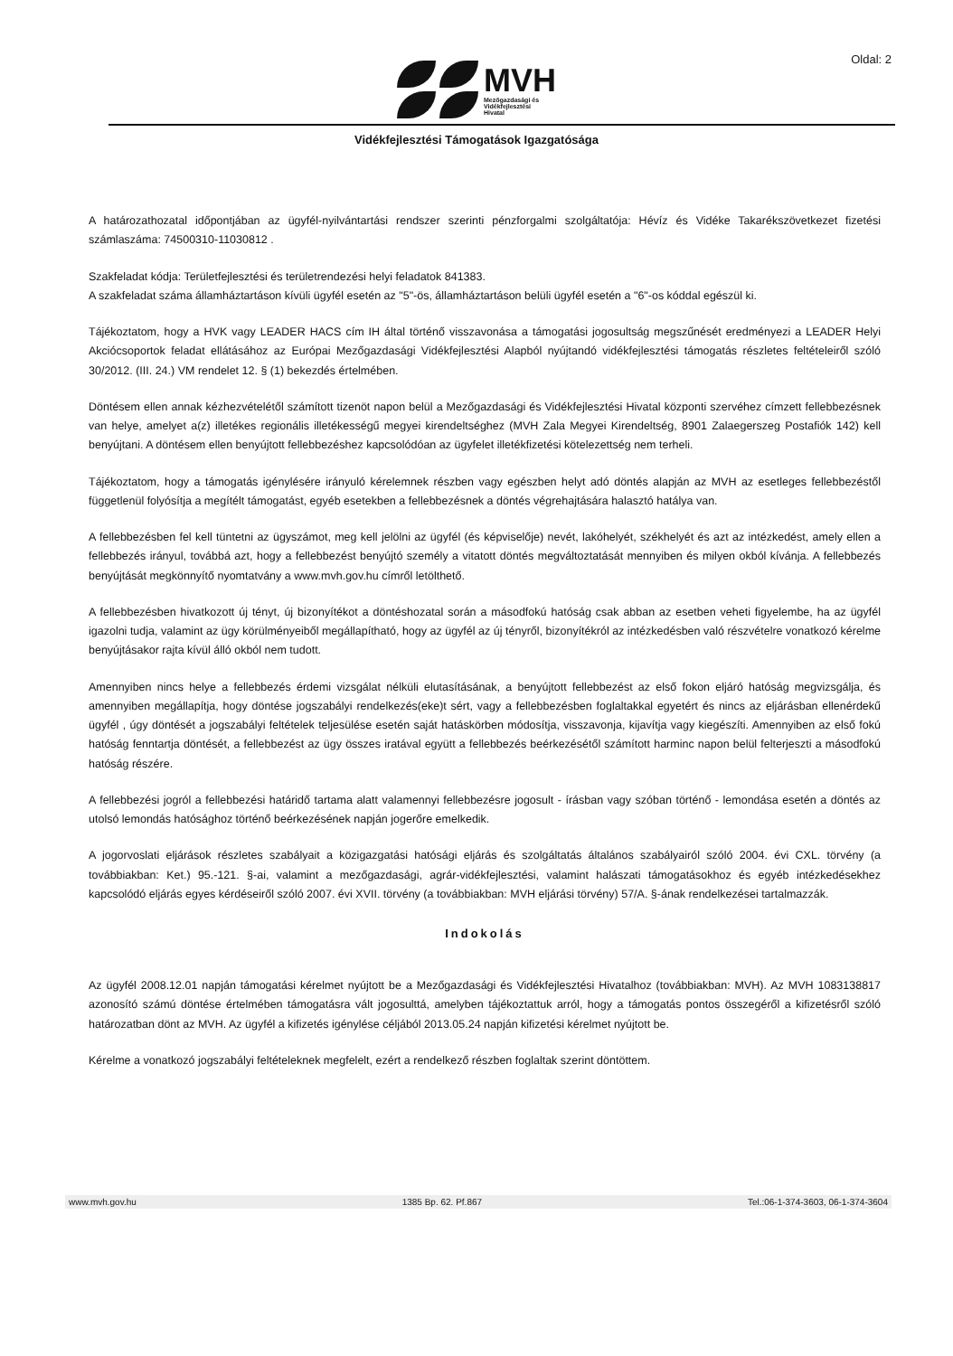Oldal: 2
MVH
Mezőgazdasági és
Vidékfejlesztési
Hivatal
Vidékfejlesztési Támogatások Igazgatósága
A határozathozatal időpontjában az ügyfél-nyilvántartási rendszer szerinti pénzforgalmi szolgáltatója: Hévíz és Vidéke Takarékszövetkezet fizetési számlaszáma: 74500310-11030812 .
Szakfeladat kódja: Területfejlesztési és területrendezési helyi feladatok 841383.
A szakfeladat száma államháztartáson kívüli ügyfél esetén az "5"-ös, államháztartáson belüli ügyfél esetén a "6"-os kóddal egészül ki.
Tájékoztatom, hogy a HVK vagy LEADER HACS cím IH által történő visszavonása a támogatási jogosultság megszűnését eredményezi a LEADER Helyi Akciócsoportok feladat ellátásához az Európai Mezőgazdasági Vidékfejlesztési Alapból nyújtandó vidékfejlesztési támogatás részletes feltételeiről szóló 30/2012. (III. 24.) VM rendelet 12. § (1) bekezdés értelmében.
Döntésem ellen annak kézhezvételétől számított tizenöt napon belül a Mezőgazdasági és Vidékfejlesztési Hivatal központi szervéhez címzett fellebbezésnek van helye, amelyet a(z) illetékes regionális illetékességű megyei kirendeltséghez (MVH Zala Megyei Kirendeltség, 8901 Zalaegerszeg Postafiók 142) kell benyújtani. A döntésem ellen benyújtott fellebbezéshez kapcsolódóan az ügyfelet illetékfizetési kötelezettség nem terheli.
Tájékoztatom, hogy a támogatás igénylésére irányuló kérelemnek részben vagy egészben helyt adó döntés alapján az MVH az esetleges fellebbezéstől függetlenül folyósítja a megítélt támogatást, egyéb esetekben a fellebbezésnek a döntés végrehajtására halasztó hatálya van.
A fellebbezésben fel kell tüntetni az ügyszámot, meg kell jelölni az ügyfél (és képviselője) nevét, lakóhelyét, székhelyét és azt az intézkedést, amely ellen a fellebbezés irányul, továbbá azt, hogy a fellebbezést benyújtó személy a vitatott döntés megváltoztatását mennyiben és milyen okból kívánja. A fellebbezés benyújtását megkönnyítő nyomtatvány a www.mvh.gov.hu címről letölthető.
A fellebbezésben hivatkozott új tényt, új bizonyítékot a döntéshozatal során a másodfokú hatóság csak abban az esetben veheti figyelembe, ha az ügyfél igazolni tudja, valamint az ügy körülményeiből megállapítható, hogy az ügyfél az új tényről, bizonyítékról az intézkedésben való részvételre vonatkozó kérelme benyújtásakor rajta kívül álló okból nem tudott.
Amennyiben nincs helye a fellebbezés érdemi vizsgálat nélküli elutasításának, a benyújtott fellebbezést az első fokon eljáró hatóság megvizsgálja, és amennyiben megállapítja, hogy döntése jogszabályi rendelkezés(eke)t sért, vagy a fellebbezésben foglaltakkal egyetért és nincs az eljárásban ellenérdekű ügyfél , úgy döntését a jogszabályi feltételek teljesülése esetén saját hatáskörben módosítja, visszavonja, kijavítja vagy kiegészíti. Amennyiben az első fokú hatóság fenntartja döntését, a fellebbezést az ügy összes iratával együtt a fellebbezés beérkezésétől számított harminc napon belül felterjeszti a másodfokú hatóság részére.
A fellebbezési jogról a fellebbezési határidő tartama alatt valamennyi fellebbezésre jogosult - írásban vagy szóban történő - lemondása esetén a döntés az utolsó lemondás hatósághoz történő beérkezésének napján jogerőre emelkedik.
A jogorvoslati eljárások részletes szabályait a közigazgatási hatósági eljárás és szolgáltatás általános szabályairól szóló 2004. évi CXL. törvény (a továbbiakban: Ket.) 95.-121. §-ai, valamint a mezőgazdasági, agrár-vidékfejlesztési, valamint halászati támogatásokhoz és egyéb intézkedésekhez kapcsolódó eljárás egyes kérdéseiről szóló 2007. évi XVII. törvény (a továbbiakban: MVH eljárási törvény) 57/A. §-ának rendelkezései tartalmazzák.
Indokolás
Az ügyfél 2008.12.01 napján támogatási kérelmet nyújtott be a Mezőgazdasági és Vidékfejlesztési Hivatalhoz (továbbiakban: MVH). Az MVH 1083138817 azonosító számú döntése értelmében támogatásra vált jogosulttá, amelyben tájékoztattuk arról, hogy a támogatás pontos összegéről a kifizetésről szóló határozatban dönt az MVH. Az ügyfél a kifizetés igénylése céljából 2013.05.24 napján kifizetési kérelmet nyújtott be.
Kérelme a vonatkozó jogszabályi feltételeknek megfelelt, ezért a rendelkező részben foglaltak szerint döntöttem.
www.mvh.gov.hu 1385 Bp. 62. Pf.867 Tel.:06-1-374-3603, 06-1-374-3604